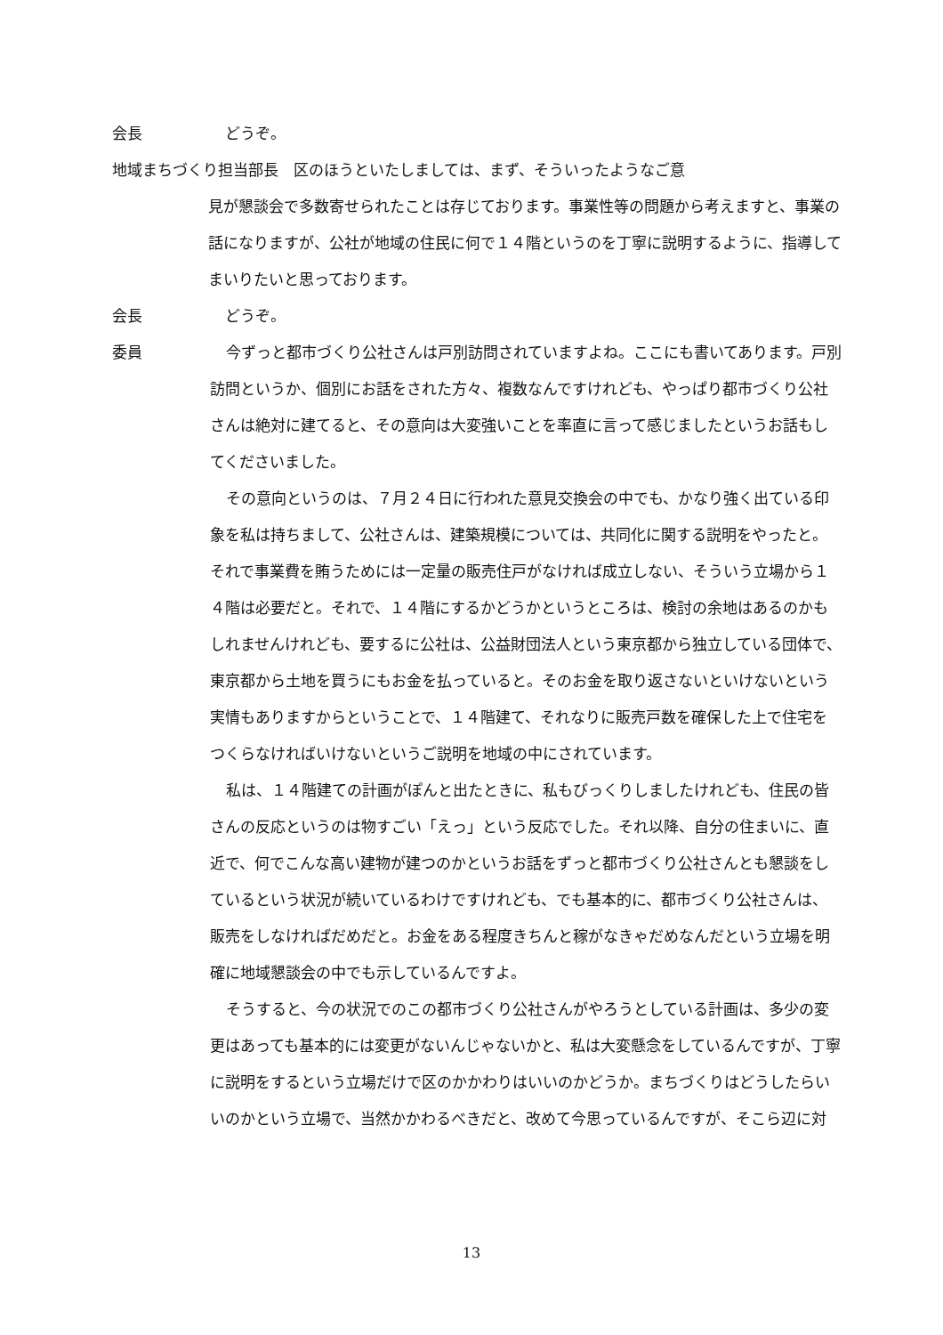会長 　どうぞ。
地域まちづくり担当部長　区のほうといたしましては、まず、そういったようなご意
見が懇談会で多数寄せられたことは存じております。事業性等の問題から考えますと、事業の話になりますが、公社が地域の住民に何で１４階というのを丁寧に説明するように、指導してまいりたいと思っております。
会長 　どうぞ。
委員 今ずっと都市づくり公社さんは戸別訪問されていますよね。ここにも書いてあります。戸別訪問というか、個別にお話をされた方々、複数なんですけれども、やっぱり都市づくり公社さんは絶対に建てると、その意向は大変強いことを率直に言って感じましたというお話もしてくださいました。
その意向というのは、７月２４日に行われた意見交換会の中でも、かなり強く出ている印象を私は持ちまして、公社さんは、建築規模については、共同化に関する説明をやったと。それで事業費を賄うためには一定量の販売住戸がなければ成立しない、そういう立場から１４階は必要だと。それで、１４階にするかどうかというところは、検討の余地はあるのかもしれませんけれども、要するに公社は、公益財団法人という東京都から独立している団体で、東京都から土地を買うにもお金を払っていると。そのお金を取り返さないといけないという実情もありますからということで、１４階建て、それなりに販売戸数を確保した上で住宅をつくらなければいけないというご説明を地域の中にされています。
私は、１４階建ての計画がぽんと出たときに、私もびっくりしましたけれども、住民の皆さんの反応というのは物すごい「えっ」という反応でした。それ以降、自分の住まいに、直近で、何でこんな高い建物が建つのかというお話をずっと都市づくり公社さんとも懇談をしているという状況が続いているわけですけれども、でも基本的に、都市づくり公社さんは、販売をしなければだめだと。お金をある程度きちんと稼がなきゃだめなんだという立場を明確に地域懇談会の中でも示しているんですよ。
そうすると、今の状況でのこの都市づくり公社さんがやろうとしている計画は、多少の変更はあっても基本的には変更がないんじゃないかと、私は大変懸念をしているんですが、丁寧に説明をするという立場だけで区のかかわりはいいのかどうか。まちづくりはどうしたらいいのかという立場で、当然かかわるべきだと、改めて今思っているんですが、そこら辺に対
13